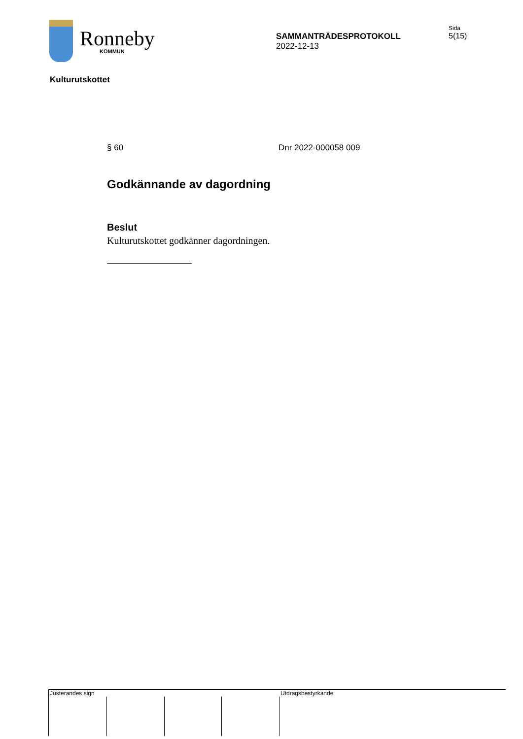Ronneby
KOMMUN
SAMMANTRÄDESPROTOKOLL
2022-12-13
Sida
5(15)
Kulturutskottet
§ 60 Dnr 2022-000058 009
Godkännande av dagordning
Beslut
Kulturutskottet godkänner dagordningen.
Justerandes sign
Utdragsbestyrkande